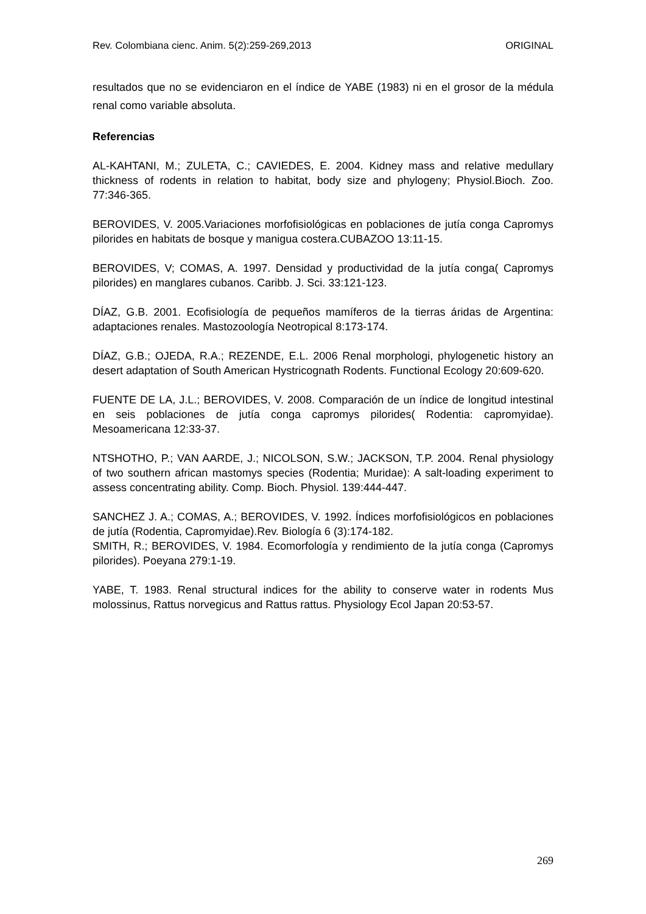Rev. Colombiana cienc. Anim. 5(2):259-269,2013 ORIGINAL
resultados que no se evidenciaron en el índice de YABE (1983) ni en el grosor de la médula renal como variable absoluta.
Referencias
AL-KAHTANI, M.; ZULETA, C.; CAVIEDES, E. 2004. Kidney mass and relative medullary thickness of rodents in relation to habitat, body size and phylogeny; Physiol.Bioch. Zoo. 77:346-365.
BEROVIDES, V. 2005.Variaciones morfofisiológicas en poblaciones de jutía conga Capromys pilorides en habitats de bosque y manigua costera.CUBAZOO 13:11-15.
BEROVIDES, V; COMAS, A. 1997. Densidad y productividad de la jutía conga( Capromys pilorides) en manglares cubanos. Caribb. J. Sci. 33:121-123.
DÍAZ, G.B. 2001. Ecofisiología de pequeños mamíferos de la tierras áridas de Argentina: adaptaciones renales. Mastozoología Neotropical 8:173-174.
DÍAZ, G.B.; OJEDA, R.A.; REZENDE, E.L. 2006 Renal morphologi, phylogenetic history an desert adaptation of South American Hystricognath Rodents. Functional Ecology 20:609-620.
FUENTE DE LA, J.L.; BEROVIDES, V. 2008. Comparación de un índice de longitud intestinal en seis poblaciones de jutía conga capromys pilorides( Rodentia: capromyidae). Mesoamericana 12:33-37.
NTSHOTHO, P.; VAN AARDE, J.; NICOLSON, S.W.; JACKSON, T.P. 2004. Renal physiology of two southern african mastomys species (Rodentia; Muridae): A salt-loading experiment to assess concentrating ability. Comp. Bioch. Physiol. 139:444-447.
SANCHEZ J. A.; COMAS, A.; BEROVIDES, V. 1992. Índices morfofisiológicos en poblaciones de jutía (Rodentia, Capromyidae).Rev. Biología 6 (3):174-182.
SMITH, R.; BEROVIDES, V. 1984. Ecomorfología y rendimiento de la jutía conga (Capromys pilorides). Poeyana 279:1-19.
YABE, T. 1983. Renal structural indices for the ability to conserve water in rodents Mus molossinus, Rattus norvegicus and Rattus rattus. Physiology Ecol Japan 20:53-57.
269